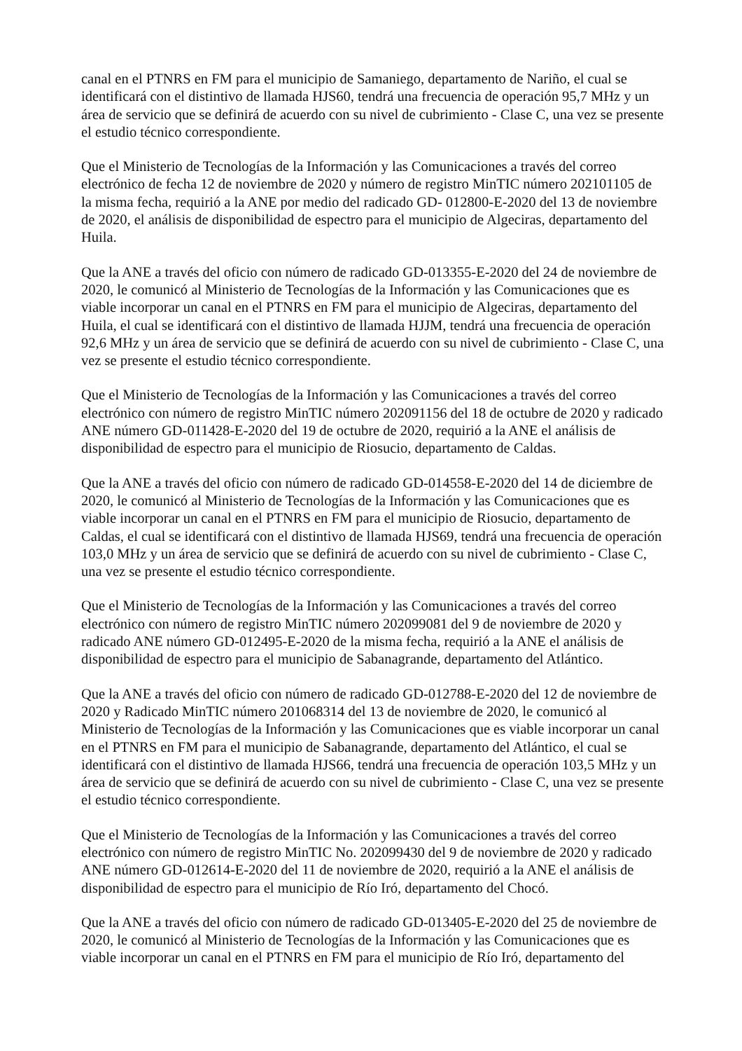canal en el PTNRS en FM para el municipio de Samaniego, departamento de Nariño, el cual se identificará con el distintivo de llamada HJS60, tendrá una frecuencia de operación 95,7 MHz y un área de servicio que se definirá de acuerdo con su nivel de cubrimiento - Clase C, una vez se presente el estudio técnico correspondiente.
Que el Ministerio de Tecnologías de la Información y las Comunicaciones a través del correo electrónico de fecha 12 de noviembre de 2020 y número de registro MinTIC número 202101105 de la misma fecha, requirió a la ANE por medio del radicado GD- 012800-E-2020 del 13 de noviembre de 2020, el análisis de disponibilidad de espectro para el municipio de Algeciras, departamento del Huila.
Que la ANE a través del oficio con número de radicado GD-013355-E-2020 del 24 de noviembre de 2020, le comunicó al Ministerio de Tecnologías de la Información y las Comunicaciones que es viable incorporar un canal en el PTNRS en FM para el municipio de Algeciras, departamento del Huila, el cual se identificará con el distintivo de llamada HJJM, tendrá una frecuencia de operación 92,6 MHz y un área de servicio que se definirá de acuerdo con su nivel de cubrimiento - Clase C, una vez se presente el estudio técnico correspondiente.
Que el Ministerio de Tecnologías de la Información y las Comunicaciones a través del correo electrónico con número de registro MinTIC número 202091156 del 18 de octubre de 2020 y radicado ANE número GD-011428-E-2020 del 19 de octubre de 2020, requirió a la ANE el análisis de disponibilidad de espectro para el municipio de Riosucio, departamento de Caldas.
Que la ANE a través del oficio con número de radicado GD-014558-E-2020 del 14 de diciembre de 2020, le comunicó al Ministerio de Tecnologías de la Información y las Comunicaciones que es viable incorporar un canal en el PTNRS en FM para el municipio de Riosucio, departamento de Caldas, el cual se identificará con el distintivo de llamada HJS69, tendrá una frecuencia de operación 103,0 MHz y un área de servicio que se definirá de acuerdo con su nivel de cubrimiento - Clase C, una vez se presente el estudio técnico correspondiente.
Que el Ministerio de Tecnologías de la Información y las Comunicaciones a través del correo electrónico con número de registro MinTIC número 202099081 del 9 de noviembre de 2020 y radicado ANE número GD-012495-E-2020 de la misma fecha, requirió a la ANE el análisis de disponibilidad de espectro para el municipio de Sabanagrande, departamento del Atlántico.
Que la ANE a través del oficio con número de radicado GD-012788-E-2020 del 12 de noviembre de 2020 y Radicado MinTIC número 201068314 del 13 de noviembre de 2020, le comunicó al Ministerio de Tecnologías de la Información y las Comunicaciones que es viable incorporar un canal en el PTNRS en FM para el municipio de Sabanagrande, departamento del Atlántico, el cual se identificará con el distintivo de llamada HJS66, tendrá una frecuencia de operación 103,5 MHz y un área de servicio que se definirá de acuerdo con su nivel de cubrimiento - Clase C, una vez se presente el estudio técnico correspondiente.
Que el Ministerio de Tecnologías de la Información y las Comunicaciones a través del correo electrónico con número de registro MinTIC No. 202099430 del 9 de noviembre de 2020 y radicado ANE número GD-012614-E-2020 del 11 de noviembre de 2020, requirió a la ANE el análisis de disponibilidad de espectro para el municipio de Río Iró, departamento del Chocó.
Que la ANE a través del oficio con número de radicado GD-013405-E-2020 del 25 de noviembre de 2020, le comunicó al Ministerio de Tecnologías de la Información y las Comunicaciones que es viable incorporar un canal en el PTNRS en FM para el municipio de Río Iró, departamento del